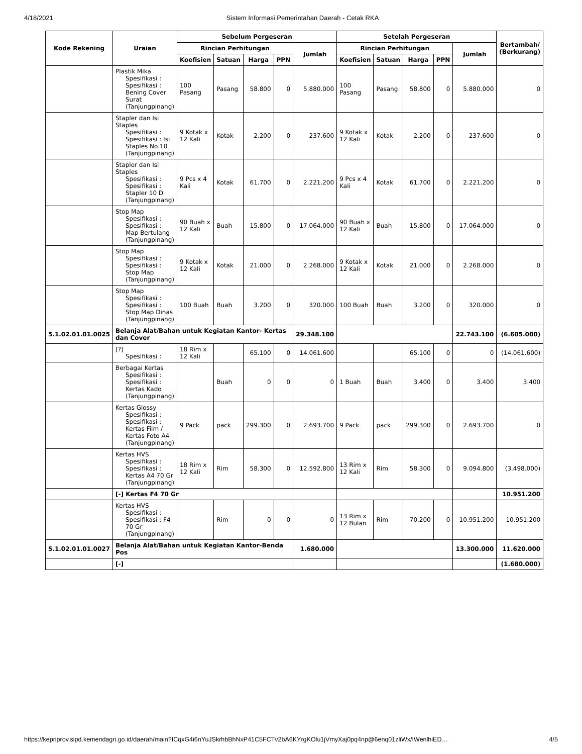4/18/2021 Sistem Informasi Pemerintahan Daerah - Cetak RKA
| Kode Rekening | Uraian | Sebelum Pergeseran | | | | | Setelah Pergeseran | | | | | Bertambah/ (Berkurang) |
| --- | --- | --- | --- | --- | --- | --- | --- | --- | --- | --- | --- | --- |
| | | Rincian Perhitungan | | | | Jumlah | Rincian Perhitungan | | | | Jumlah | |
| | | Koefisien | Satuan | Harga | PPN | | Koefisien | Satuan | Harga | PPN | | |
| | Plastik Mika Spesifikasi : Spesifikasi : Bening Cover Surat (Tanjungpinang) | 100 Pasang | Pasang | 58.800 | 0 | 5.880.000 | 100 Pasang | Pasang | 58.800 | 0 | 5.880.000 | 0 |
| | Stapler dan Isi Staples Spesifikasi : Spesifikasi : Isi Staples No.10 (Tanjungpinang) | 9 Kotak x 12 Kali | Kotak | 2.200 | 0 | 237.600 | 9 Kotak x 12 Kali | Kotak | 2.200 | 0 | 237.600 | 0 |
| | Stapler dan Isi Staples Spesifikasi : Spesifikasi : Stapler 10 D (Tanjungpinang) | 9 Pcs x 4 Kali | Kotak | 61.700 | 0 | 2.221.200 | 9 Pcs x 4 Kali | Kotak | 61.700 | 0 | 2.221.200 | 0 |
| | Stop Map Spesifikasi : Spesifikasi : Map Bertulang (Tanjungpinang) | 90 Buah x 12 Kali | Buah | 15.800 | 0 | 17.064.000 | 90 Buah x 12 Kali | Buah | 15.800 | 0 | 17.064.000 | 0 |
| | Stop Map Spesifikasi : Spesifikasi : Stop Map (Tanjungpinang) | 9 Kotak x 12 Kali | Kotak | 21.000 | 0 | 2.268.000 | 9 Kotak x 12 Kali | Kotak | 21.000 | 0 | 2.268.000 | 0 |
| | Stop Map Spesifikasi : Spesifikasi : Stop Map Dinas (Tanjungpinang) | 100 Buah | Buah | 3.200 | 0 | 320.000 | 100 Buah | Buah | 3.200 | 0 | 320.000 | 0 |
| 5.1.02.01.01.0025 | Belanja Alat/Bahan untuk Kegiatan Kantor- Kertas dan Cover | | | | | 29.348.100 | | | | | 22.743.100 | (6.605.000) |
| | [?] Spesifikasi : | 18 Rim x 12 Kali | | 65.100 | 0 | 14.061.600 | | | 65.100 | 0 | 0 | (14.061.600) |
| | Berbagai Kertas Spesifikasi : Spesifikasi : Kertas Kado (Tanjungpinang) | | Buah | 0 | 0 | 0 | 1 Buah | Buah | 3.400 | 0 | 3.400 | 3.400 |
| | Kertas Glossy Spesifikasi : Spesifikasi : Kertas Film / Kertas Foto A4 (Tanjungpinang) | 9 Pack | pack | 299.300 | 0 | 2.693.700 | 9 Pack | pack | 299.300 | 0 | 2.693.700 | 0 |
| | Kertas HVS Spesifikasi : Spesifikasi : Kertas A4 70 Gr (Tanjungpinang) | 18 Rim x 12 Kali | Rim | 58.300 | 0 | 12.592.800 | 13 Rim x 12 Kali | Rim | 58.300 | 0 | 9.094.800 | (3.498.000) |
| | [-] Kertas F4 70 Gr | | | | | | | | | | | 10.951.200 |
| | Kertas HVS Spesifikasi : Spesifikasi : F4 70 Gr (Tanjungpinang) | | Rim | 0 | 0 | 0 | 13 Rim x 12 Bulan | Rim | 70.200 | 0 | 10.951.200 | 10.951.200 |
| 5.1.02.01.01.0027 | Belanja Alat/Bahan untuk Kegiatan Kantor-Benda Pos | | | | | 1.680.000 | | | | | 13.300.000 | 11.620.000 |
| | [-] | | | | | | | | | | | (1.680.000) |
https://kepriprov.sipd.kemendagri.go.id/daerah/main?ICqxG4i6nYuJSkrhbBhNxP41C5FCTv2bA6KYrgKOlu1jVmyXaj0pq4np@6enq01zliWx/IWenlhiED… 4/5